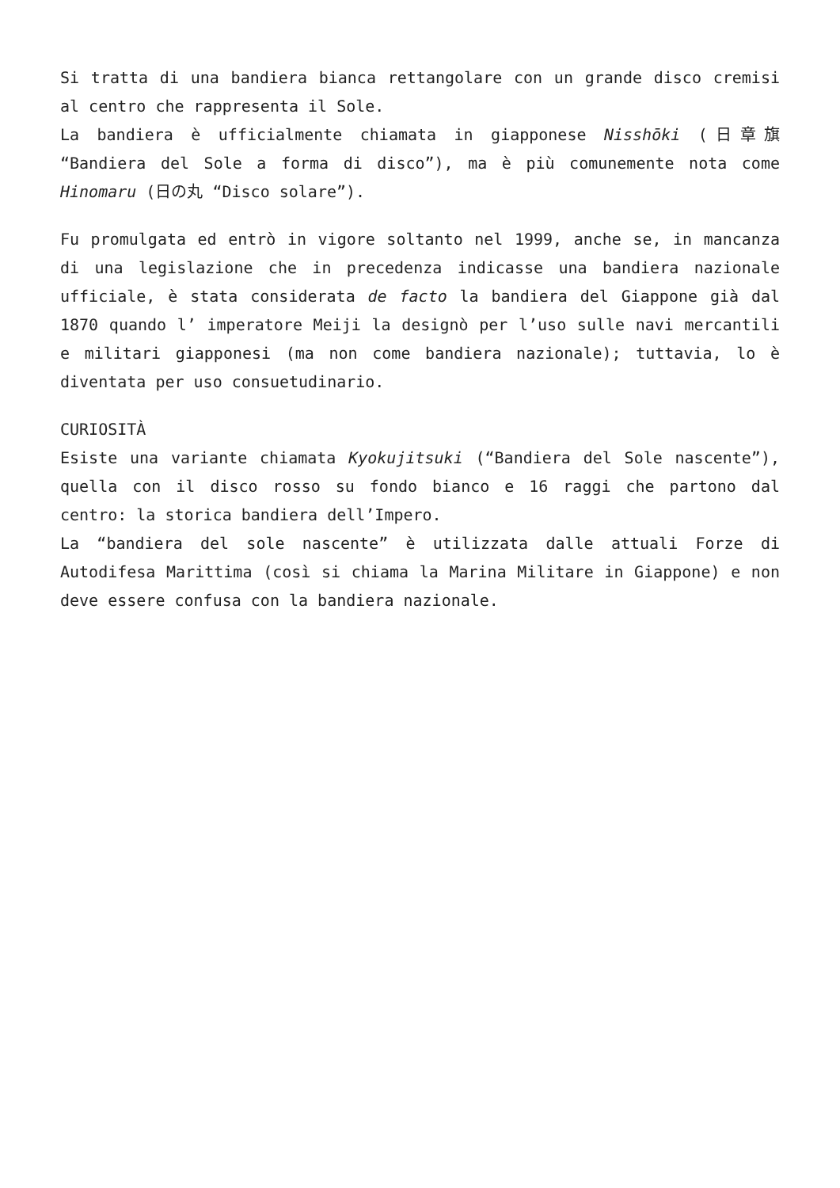Si tratta di una bandiera bianca rettangolare con un grande disco cremisi al centro che rappresenta il Sole.
La bandiera è ufficialmente chiamata in giapponese Nisshōki (日章旗 “Bandiera del Sole a forma di disco”), ma è più comunemente nota come Hinomaru (日の丸 “Disco solare”).
Fu promulgata ed entrò in vigore soltanto nel 1999, anche se, in mancanza di una legislazione che in precedenza indicasse una bandiera nazionale ufficiale, è stata considerata de facto la bandiera del Giappone già dal 1870 quando l’ imperatore Meiji la designò per l’uso sulle navi mercantili e militari giapponesi (ma non come bandiera nazionale); tuttavia, lo è diventata per uso consuetudinario.
CURIOSITÀ
Esiste una variante chiamata Kyokujitsuki (“Bandiera del Sole nascente”), quella con il disco rosso su fondo bianco e 16 raggi che partono dal centro: la storica bandiera dell’Impero.
La “bandiera del sole nascente” è utilizzata dalle attuali Forze di Autodifesa Marittima (così si chiama la Marina Militare in Giappone) e non deve essere confusa con la bandiera nazionale.